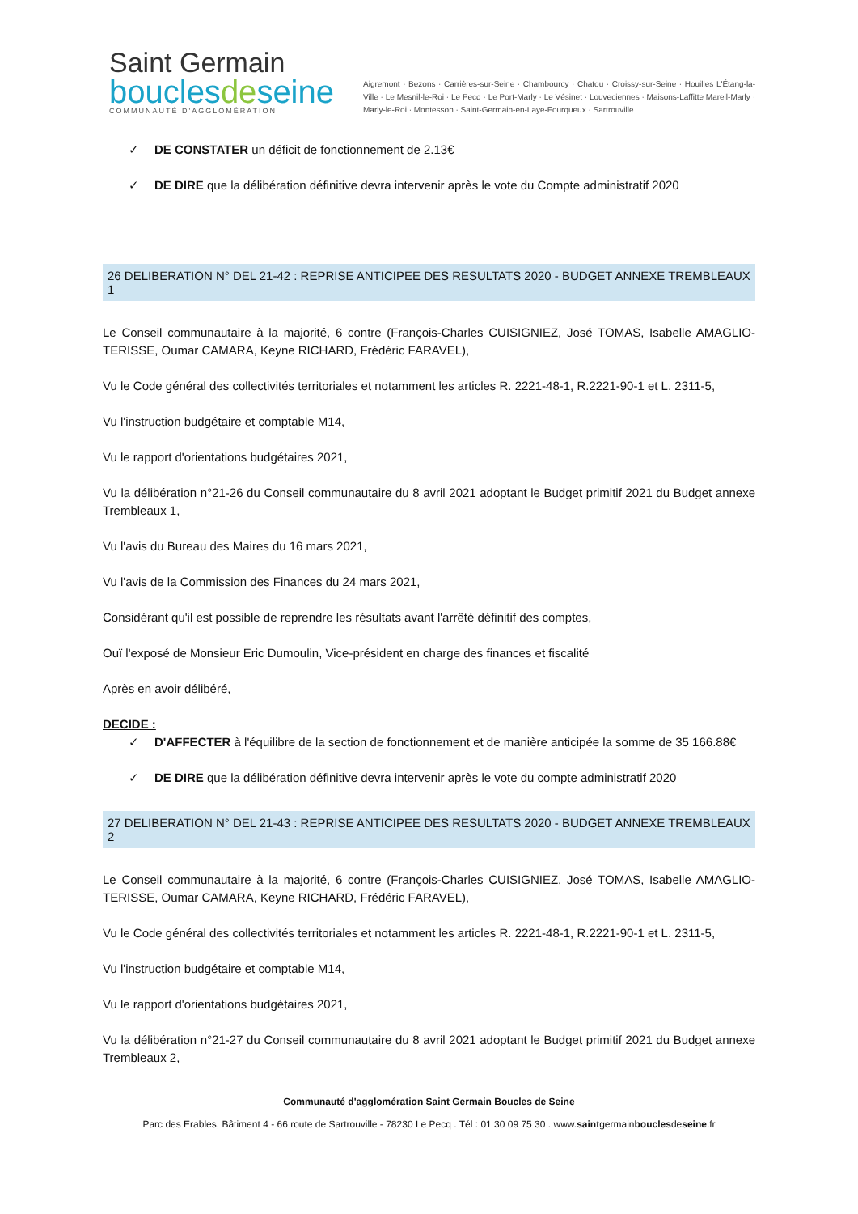Saint Germain
bouclesdeseine
COMMUNAUTÉ D'AGGLOMÉRATION
Aigremont · Bezons · Carrières-sur-Seine · Chambourcy · Chatou · Croissy-sur-Seine · Houilles L'Étang-la-Ville · Le Mesnil-le-Roi · Le Pecq · Le Port-Marly · Le Vésinet · Louveciennes · Maisons-Laffitte Mareil-Marly · Marly-le-Roi · Montesson · Saint-Germain-en-Laye-Fourqueux · Sartrouville
✓ DE CONSTATER un déficit de fonctionnement de 2.13€
✓ DE DIRE que la délibération définitive devra intervenir après le vote du Compte administratif 2020
26 DELIBERATION N° DEL 21-42 : REPRISE ANTICIPEE DES RESULTATS 2020 - BUDGET ANNEXE TREMBLEAUX 1
Le Conseil communautaire à la majorité, 6 contre (François-Charles CUISIGNIEZ, José TOMAS, Isabelle AMAGLIO-TERISSE, Oumar CAMARA, Keyne RICHARD, Frédéric FARAVEL),
Vu le Code général des collectivités territoriales et notamment les articles R. 2221-48-1, R.2221-90-1 et L. 2311-5,
Vu l'instruction budgétaire et comptable M14,
Vu le rapport d'orientations budgétaires 2021,
Vu la délibération n°21-26 du Conseil communautaire du 8 avril 2021 adoptant le Budget primitif 2021 du Budget annexe Trembleaux 1,
Vu l'avis du Bureau des Maires du 16 mars 2021,
Vu l'avis de la Commission des Finances du 24 mars 2021,
Considérant qu'il est possible de reprendre les résultats avant l'arrêté définitif des comptes,
Ouï l'exposé de Monsieur Eric Dumoulin, Vice-président en charge des finances et fiscalité
Après en avoir délibéré,
DECIDE :
✓ D'AFFECTER à l'équilibre de la section de fonctionnement et de manière anticipée la somme de 35 166.88€
✓ DE DIRE que la délibération définitive devra intervenir après le vote du compte administratif 2020
27 DELIBERATION N° DEL 21-43 : REPRISE ANTICIPEE DES RESULTATS 2020 - BUDGET ANNEXE TREMBLEAUX 2
Le Conseil communautaire à la majorité, 6 contre (François-Charles CUISIGNIEZ, José TOMAS, Isabelle AMAGLIO-TERISSE, Oumar CAMARA, Keyne RICHARD, Frédéric FARAVEL),
Vu le Code général des collectivités territoriales et notamment les articles R. 2221-48-1, R.2221-90-1 et L. 2311-5,
Vu l'instruction budgétaire et comptable M14,
Vu le rapport d'orientations budgétaires 2021,
Vu la délibération n°21-27 du Conseil communautaire du 8 avril 2021 adoptant le Budget primitif 2021 du Budget annexe Trembleaux 2,
Communauté d'agglomération Saint Germain Boucles de Seine
Parc des Erables, Bâtiment 4 - 66 route de Sartrouville - 78230 Le Pecq . Tél : 01 30 09 75 30 . www.saintgermainbouclesdeseine.fr